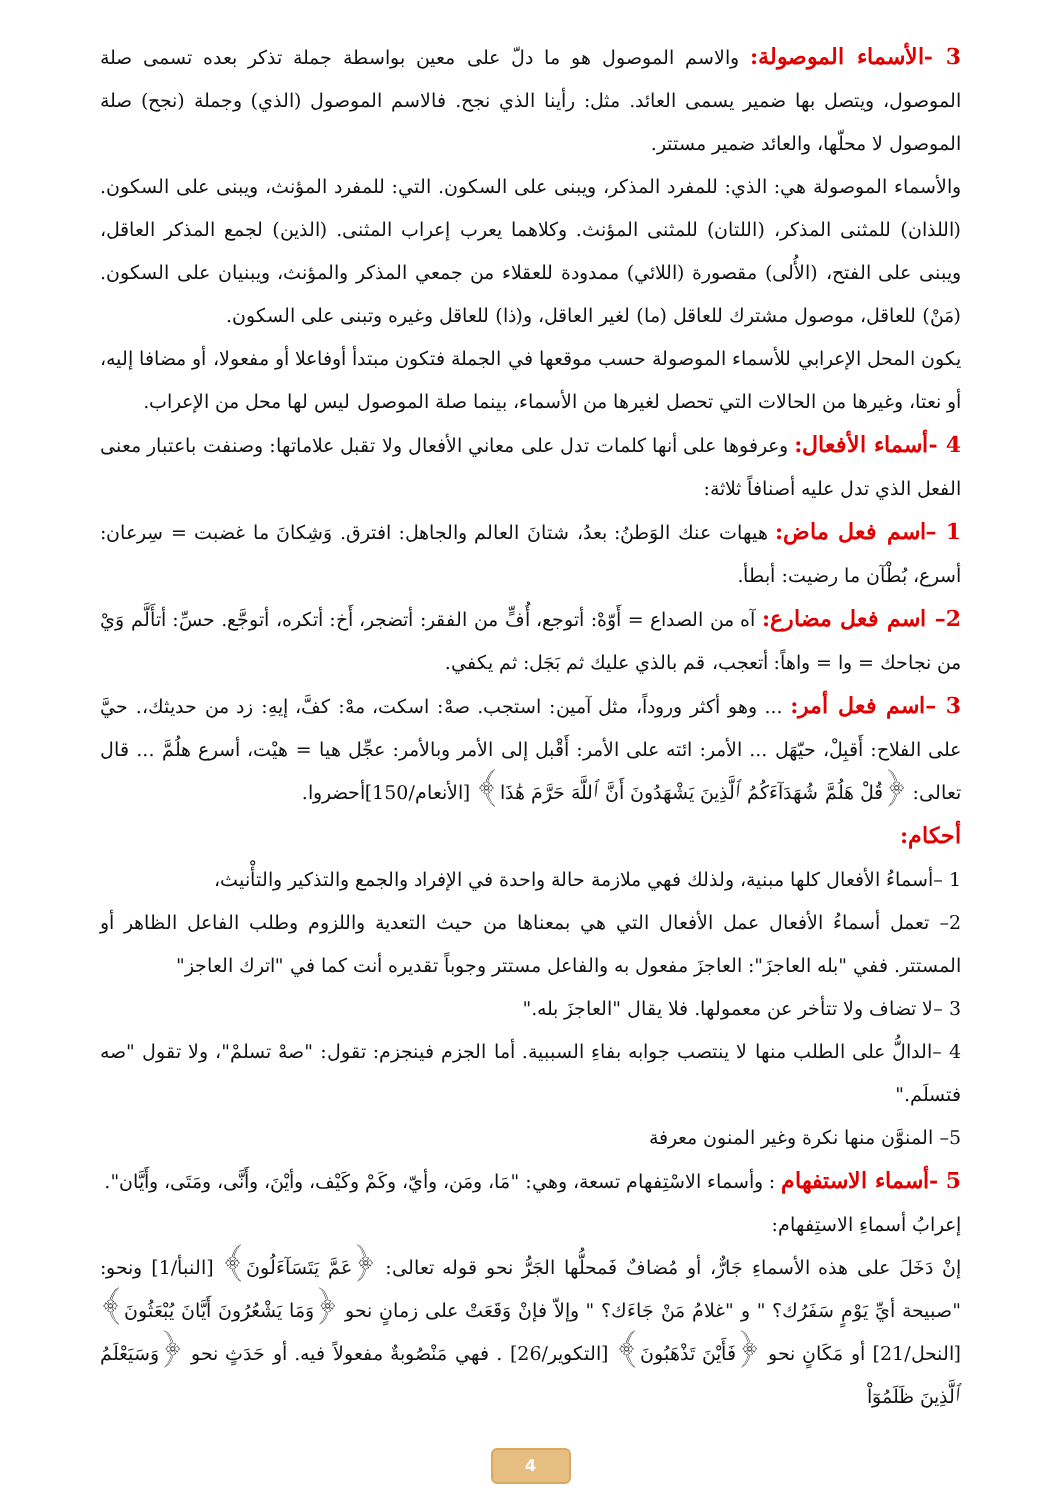3 -الأسماء الموصولة: والاسم الموصول هو ما دلّ على معين بواسطة جملة تذكر بعده تسمى صلة الموصول، ويتصل بها ضمير يسمى العائد. مثل: رأينا الذي نجح. فالاسم الموصول (الذي) وجملة (نجح) صلة الموصول لا محلّها، والعائد ضمير مستتر.
والأسماء الموصولة هي: الذي: للمفرد المذكر، ويبنى على السكون. التي: للمفرد المؤنث، ويبنى على السكون. (اللذان) للمثنى المذكر، (اللتان) للمثنى المؤنث. وكلاهما يعرب إعراب المثنى. (الذين) لجمع المذكر العاقل، ويبنى على الفتح، (الأُلى) مقصورة (اللائي) ممدودة للعقلاء من جمعي المذكر والمؤنث، ويبنيان على السكون. (مَنْ) للعاقل، موصول مشترك للعاقل (ما) لغير العاقل، و(ذا) للعاقل وغيره وتبنى على السكون.
يكون المحل الإعرابي للأسماء الموصولة حسب موقعها في الجملة فتكون مبتدأ أوفاعلا أو مفعولا، أو مضافا إليه، أو نعتا، وغيرها من الحالات التي تحصل لغيرها من الأسماء، بينما صلة الموصول ليس لها محل من الإعراب.
4 -أسماء الأفعال: وعرفوها على أنها كلمات تدل على معاني الأفعال ولا تقبل علاماتها: وصنفت باعتبار معنى الفعل الذي تدل عليه أصنافاً ثلاثة:
1 –اسم فعل ماض: هيهات عنك الوَطنُ: بعدُ، شتانَ العالم والجاهل: افترق. وَشِكانَ ما غضبت = سِرعان: أسرع، بُطْآن ما رضيت: أبطأ.
2– اسم فعل مضارع: آه من الصداع = أَوّهْ: أتوجع، أُفٍّ من الفقر: أتضجر، أَخ: أتكره، أتوجَّع. حسِّ: أتأَلَّم وَيْ من نجاحك = وا = واهاً: أتعجب، قم بالذي عليك ثم بَجَل: ثم يكفي.
3 –اسم فعل أمر: ... وهو أكثر وروداً، مثل آمين: استجب. صهْ: اسكت، مهْ: كفَّ، إيهِ: زد من حديثك،. حيَّ على الفلاح: أَقبِلْ، حيّهَل ... الأمر: ائته على الأمر: أَقْبل إلى الأمر وبالأمر: عجِّل هيا = هيْت، أسرع هلُمَّ ... قال تعالى: ﴿قُلْ هَلُمَّ شُهَدَآءَكُمُ ٱلَّذِينَ يَشْهَدُونَ أَنَّ ٱللَّهَ حَرَّمَ هَٰذَا﴾ [الأنعام/150]أحضروا.
أحكام:
1 –أسماءُ الأفعال كلها مبنية، ولذلك فهي ملازمة حالة واحدة في الإفراد والجمع والتذكير والتأْنيث،
2– تعمل أسماءُ الأفعال عمل الأفعال التي هي بمعناها من حيث التعدية واللزوم وطلب الفاعل الظاهر أو المستتر. ففي "بله العاجزَ": العاجزَ مفعول به والفاعل مستتر وجوباً تقديره أنت كما في "اترك العاجز"
3 –لا تضاف ولا تتأخر عن معمولها. فلا يقال "العاجزَ بله."
4 –الدالُّ على الطلب منها لا ينتصب جوابه بفاءِ السببية. أما الجزم فينجزم: تقول: "صهْ تسلمْ"، ولا تقول "صه فتسلَم."
5– المنوَّن منها نكرة وغير المنون معرفة
5 -أسماء الاستفهام : وأسماء الاسْتِفهام تسعة، وهي: "مَا، ومَن، وأيّ، وكَمْ وكَيْف، وأيْنَ، وأَنَّى، ومَتَى، وأَيَّان".
إعرابُ أسماءِ الاستِفهام:
إنْ دَخَلَ على هذه الأسماءِ جَارٌّ، أو مُضافٌ فَمحلُّها الجَرُّ نحو قوله تعالى: ﴿عَمَّ يَتَسَآءَلُونَ﴾ [النبأ/1] ونحو: "صبيحة أيِّ يَوْمٍ سَفَرُك؟ " و "غلامُ مَنْ جَاءَك؟ " وإلاّ فإنْ وَقَعَتْ على زمانٍ نحو ﴿وَمَا يَشْعُرُونَ أَيَّانَ يُبْعَثُونَ﴾ [النحل/21] أو مَكَانٍ نحو ﴿فَأَيْنَ تَذْهَبُونَ﴾ [التكوير/26] . فهي مَنْصُوبةٌ مفعولاً فيه. أو حَدَثٍ نحو ﴿وَسَيَعْلَمُ ٱلَّذِينَ ظَلَمُوٓاْ
4